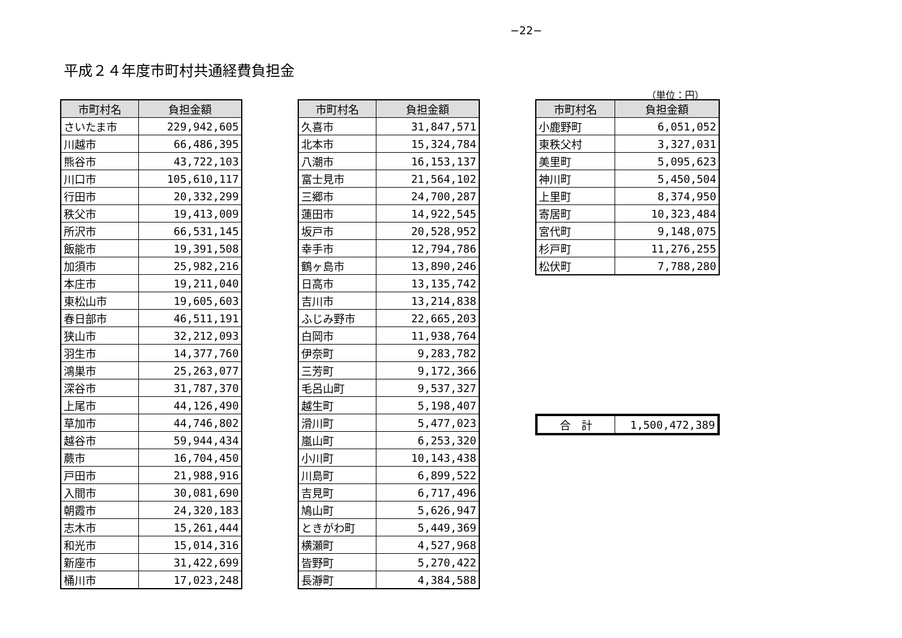−22−
平成２４年度市町村共通経費負担金
（単位：円）
| 市町村名 | 負担金額 |
| --- | --- |
| さいたま市 | 229,942,605 |
| 川越市 | 66,486,395 |
| 熊谷市 | 43,722,103 |
| 川口市 | 105,610,117 |
| 行田市 | 20,332,299 |
| 秩父市 | 19,413,009 |
| 所沢市 | 66,531,145 |
| 飯能市 | 19,391,508 |
| 加須市 | 25,982,216 |
| 本庄市 | 19,211,040 |
| 東松山市 | 19,605,603 |
| 春日部市 | 46,511,191 |
| 狭山市 | 32,212,093 |
| 羽生市 | 14,377,760 |
| 鴻巣市 | 25,263,077 |
| 深谷市 | 31,787,370 |
| 上尾市 | 44,126,490 |
| 草加市 | 44,746,802 |
| 越谷市 | 59,944,434 |
| 蕨市 | 16,704,450 |
| 戸田市 | 21,988,916 |
| 入間市 | 30,081,690 |
| 朝霞市 | 24,320,183 |
| 志木市 | 15,261,444 |
| 和光市 | 15,014,316 |
| 新座市 | 31,422,699 |
| 桶川市 | 17,023,248 |
| 市町村名 | 負担金額 |
| --- | --- |
| 久喜市 | 31,847,571 |
| 北本市 | 15,324,784 |
| 八潮市 | 16,153,137 |
| 富士見市 | 21,564,102 |
| 三郷市 | 24,700,287 |
| 蓮田市 | 14,922,545 |
| 坂戸市 | 20,528,952 |
| 幸手市 | 12,794,786 |
| 鶴ヶ島市 | 13,890,246 |
| 日高市 | 13,135,742 |
| 吉川市 | 13,214,838 |
| ふじみ野市 | 22,665,203 |
| 白岡市 | 11,938,764 |
| 伊奈町 | 9,283,782 |
| 三芳町 | 9,172,366 |
| 毛呂山町 | 9,537,327 |
| 越生町 | 5,198,407 |
| 滑川町 | 5,477,023 |
| 嵐山町 | 6,253,320 |
| 小川町 | 10,143,438 |
| 川島町 | 6,899,522 |
| 吉見町 | 6,717,496 |
| 鳩山町 | 5,626,947 |
| ときがわ町 | 5,449,369 |
| 横瀬町 | 4,527,968 |
| 皆野町 | 5,270,422 |
| 長瀞町 | 4,384,588 |
| 市町村名 | 負担金額 |
| --- | --- |
| 小鹿野町 | 6,051,052 |
| 東秩父村 | 3,327,031 |
| 美里町 | 5,095,623 |
| 神川町 | 5,450,504 |
| 上里町 | 8,374,950 |
| 寄居町 | 10,323,484 |
| 宮代町 | 9,148,075 |
| 杉戸町 | 11,276,255 |
| 松伏町 | 7,788,280 |
| 合 計 | 1,500,472,389 |